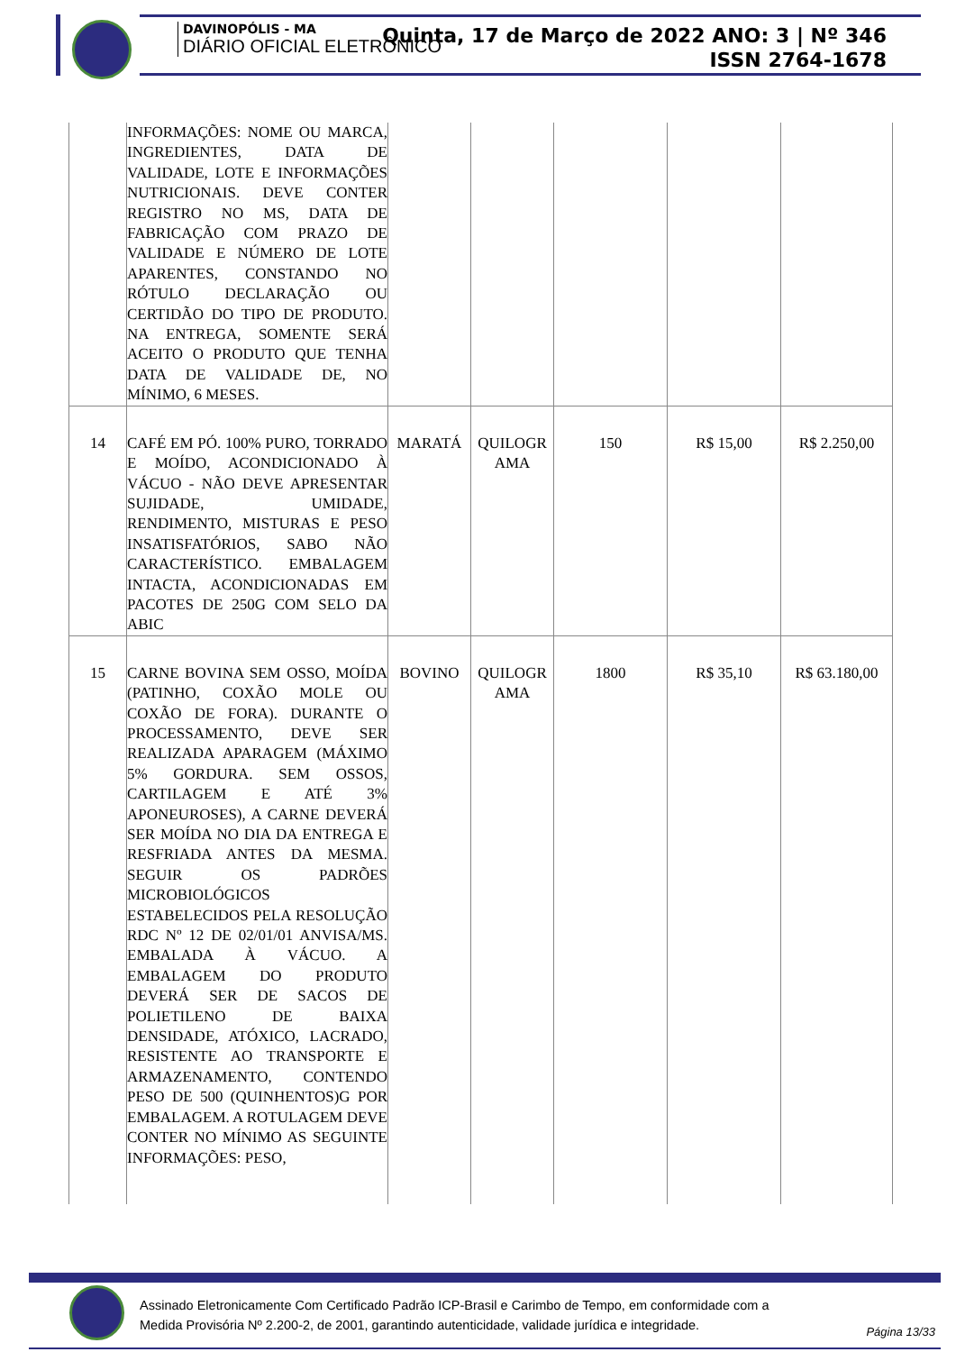DAVINOPÓLIS - MA
DIÁRIO OFICIAL ELETRÔNICO
Quinta, 17 de Março de 2022 ANO: 3 | Nº 346
ISSN 2764-1678
| | INFORMAÇÕES: NOME OU MARCA, INGREDIENTES, DATA DE VALIDADE, LOTE E INFORMAÇÕES NUTRICIONAIS. DEVE CONTER REGISTRO NO MS, DATA DE FABRICAÇÃO COM PRAZO DE VALIDADE E NÚMERO DE LOTE APARENTES, CONSTANDO NO RÓTULO DECLARAÇÃO OU CERTIDÃO DO TIPO DE PRODUTO. NA ENTREGA, SOMENTE SERÁ ACEITO O PRODUTO QUE TENHA DATA DE VALIDADE DE, NO MÍNIMO, 6 MESES. | | | | | |
| 14 | CAFÉ EM PÓ. 100% PURO, TORRADO E MOÍDO, ACONDICIONADO À VÁCUO - NÃO DEVE APRESENTAR SUJIDADE, UMIDADE, RENDIMENTO, MISTURAS E PESO INSATISFATÓRIOS, SABO NÃO CARACTERÍSTICO. EMBALAGEM INTACTA, ACONDICIONADAS EM PACOTES DE 250G COM SELO DA ABIC | MARATÁ | QUILOGR AMA | 150 | R$ 15,00 | R$ 2.250,00 |
| 15 | CARNE BOVINA SEM OSSO, MOÍDA (PATINHO, COXÃO MOLE OU COXÃO DE FORA). DURANTE O PROCESSAMENTO, DEVE SER REALIZADA APARAGEM (MÁXIMO 5% GORDURA. SEM OSSOS, CARTILAGEM E ATÉ 3% APONEUROSES), A CARNE DEVERÁ SER MOÍDA NO DIA DA ENTREGA E RESFRIADA ANTES DA MESMA. SEGUIR OS PADRÕES MICROBIOLÓGICOS ESTABELECIDOS PELA RESOLUÇÃO RDC Nº 12 DE 02/01/01 ANVISA/MS. EMBALADA À VÁCUO. A EMBALAGEM DO PRODUTO DEVERÁ SER DE SACOS DE POLIETILENO DE BAIXA DENSIDADE, ATÓXICO, LACRADO, RESISTENTE AO TRANSPORTE E ARMAZENAMENTO, CONTENDO PESO DE 500 (QUINHENTOS)G POR EMBALAGEM. A ROTULAGEM DEVE CONTER NO MÍNIMO AS SEGUINTE INFORMAÇÕES: PESO, | BOVINO | QUILOGR AMA | 1800 | R$ 35,10 | R$ 63.180,00 |
Assinado Eletronicamente Com Certificado Padrão ICP-Brasil e Carimbo de Tempo, em conformidade com a
Medida Provisória Nº 2.200-2, de 2001, garantindo autenticidade, validade jurídica e integridade.
Página 13/33